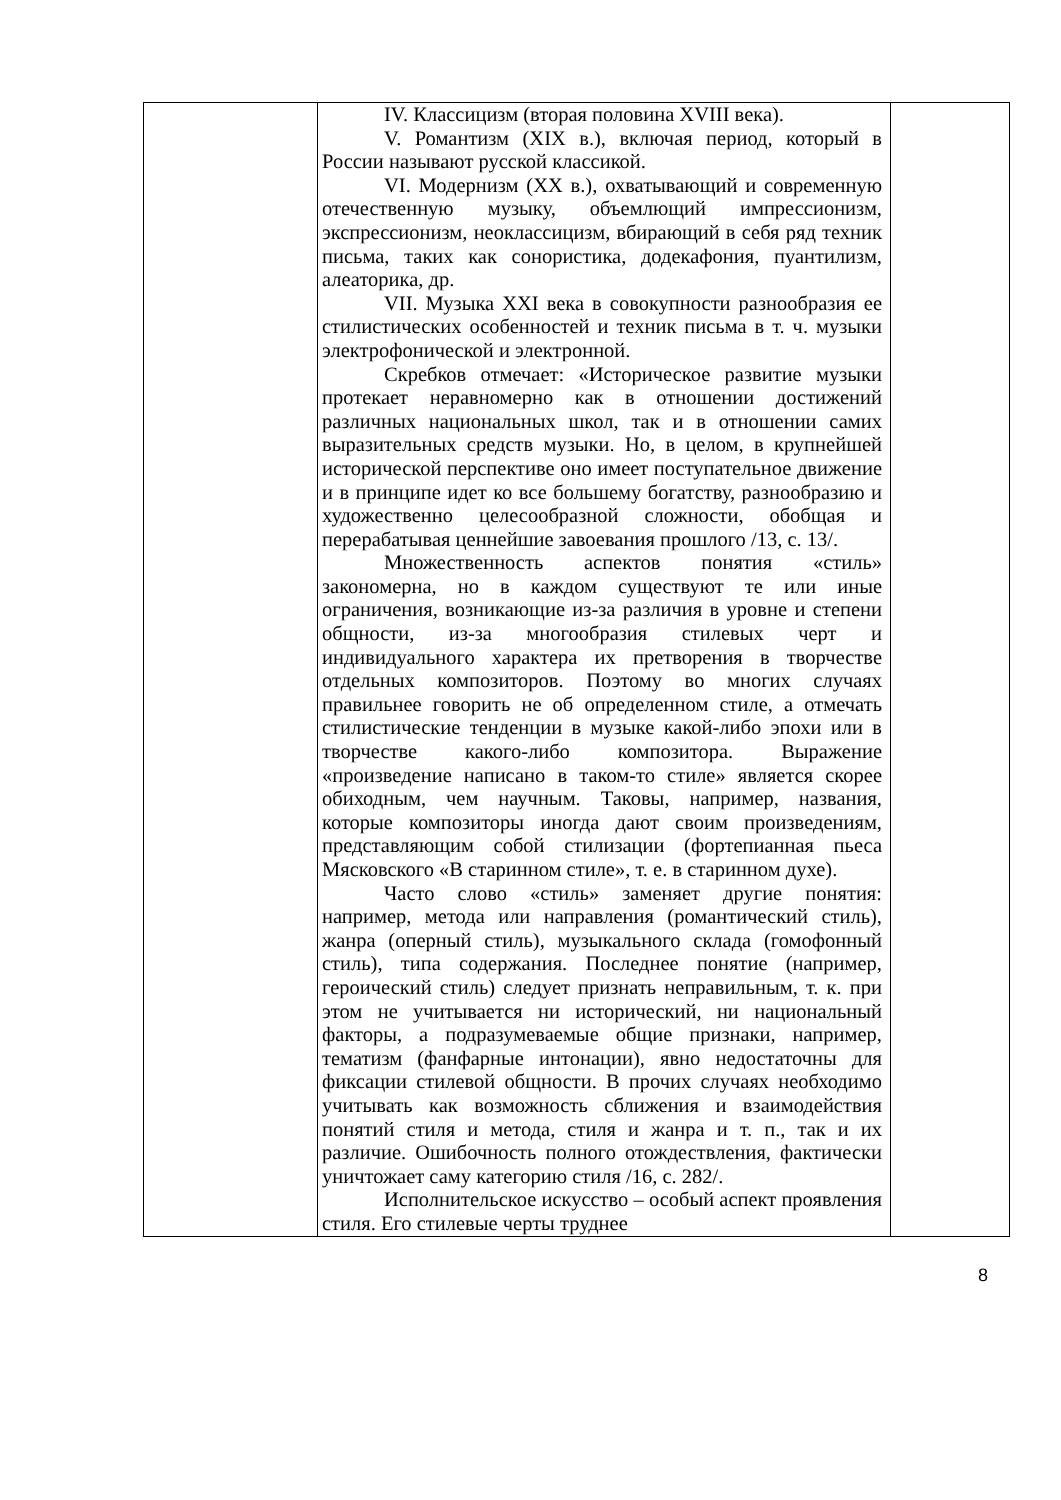| | IV. Классицизм (вторая половина XVIII века). V. Романтизм (XIX в.), включая период, который в России называют русской классикой. VI. Модернизм (XX в.), охватывающий и современную отечественную музыку, объемлющий импрессионизм, экспрессионизм, неоклассицизм, вбирающий в себя ряд техник письма, таких как сонористика, додекафония, пуантилизм, алеаторика, др. VII. Музыка XXI века в совокупности разнообразия ее стилистических особенностей и техник письма в т. ч. музыки электрофонической и электронной. Скребков отмечает: «Историческое развитие музыки протекает неравномерно как в отношении достижений различных национальных школ, так и в отношении самих выразительных средств музыки. Но, в целом, в крупнейшей исторической перспективе оно имеет поступательное движение и в принципе идет ко все большему богатству, разнообразию и художественно целесообразной сложности, обобщая и перерабатывая ценнейшие завоевания прошлого /13, с. 13/. Множественность аспектов понятия «стиль» закономерна, но в каждом существуют те или иные ограничения, возникающие из-за различия в уровне и степени общности, из-за многообразия стилевых черт и индивидуального характера их претворения в творчестве отдельных композиторов. Поэтому во многих случаях правильнее говорить не об определенном стиле, а отмечать стилистические тенденции в музыке какой-либо эпохи или в творчестве какого-либо композитора. Выражение «произведение написано в таком-то стиле» является скорее обиходным, чем научным. Таковы, например, названия, которые композиторы иногда дают своим произведениям, представляющим собой стилизации (фортепианная пьеса Мясковского «В старинном стиле», т. е. в старинном духе). Часто слово «стиль» заменяет другие понятия: например, метода или направления (романтический стиль), жанра (оперный стиль), музыкального склада (гомофонный стиль), типа содержания. Последнее понятие (например, героический стиль) следует признать неправильным, т. к. при этом не учитывается ни исторический, ни национальный факторы, а подразумеваемые общие признаки, например, тематизм (фанфарные интонации), явно недостаточны для фиксации стилевой общности. В прочих случаях необходимо учитывать как возможность сближения и взаимодействия понятий стиля и метода, стиля и жанра и т. п., так и их различие. Ошибочность полного отождествления, фактически уничтожает саму категорию стиля /16, с. 282/. Исполнительское искусство – особый аспект проявления стиля. Его стилевые черты труднее | |
8